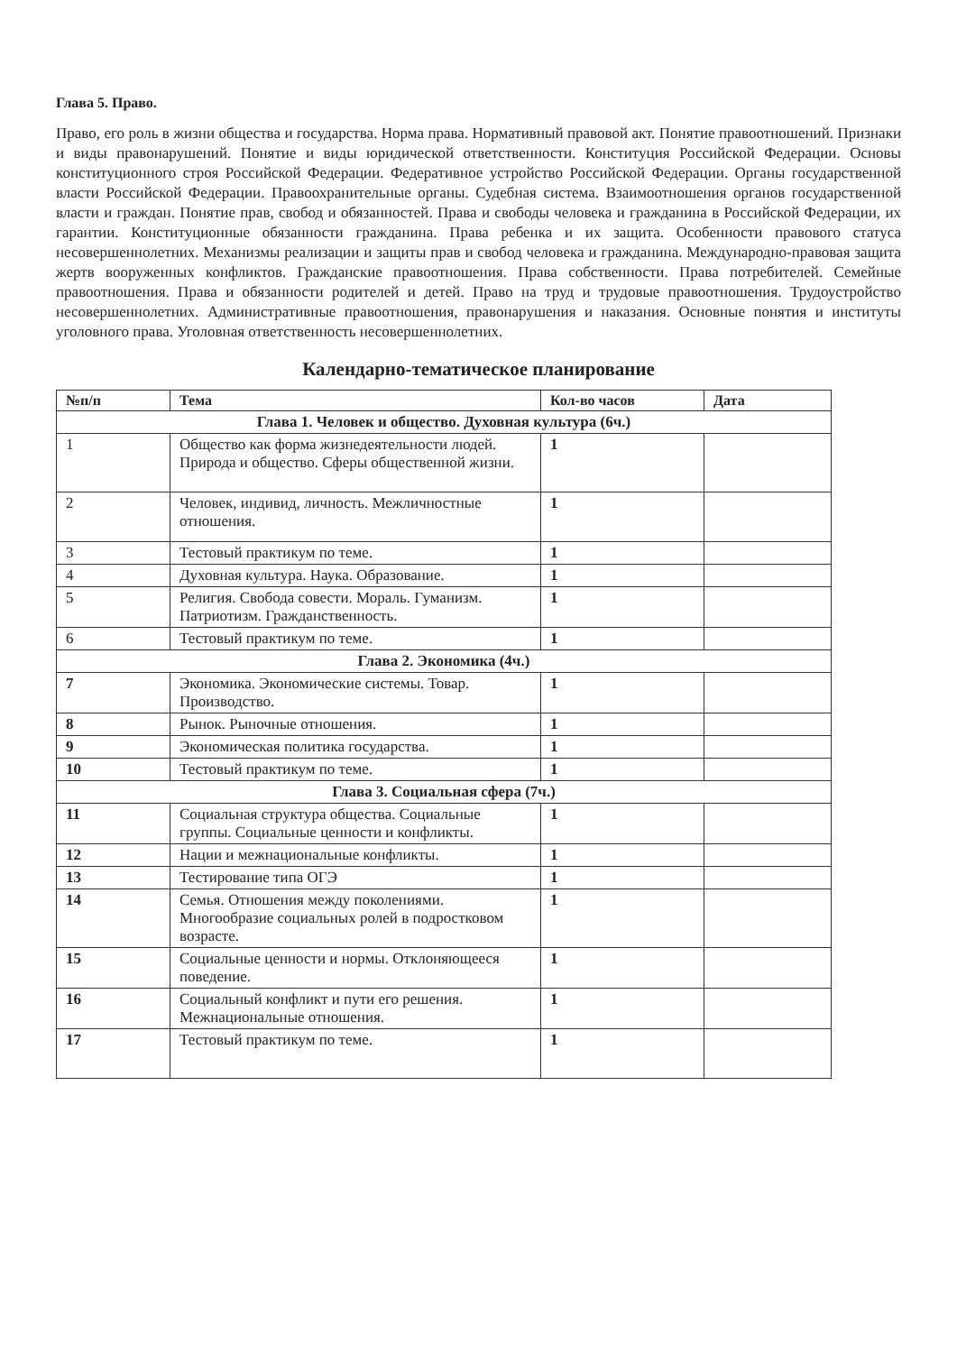Глава 5. Право.
Право, его роль в жизни общества и государства. Норма права. Нормативный правовой акт. Понятие правоотношений. Признаки и виды правонарушений. Понятие и виды юридической ответственности. Конституция Российской Федерации. Основы конституционного строя Российской Федерации. Федеративное устройство Российской Федерации. Органы государственной власти Российской Федерации. Правоохранительные органы. Судебная система. Взаимоотношения органов государственной власти и граждан. Понятие прав, свобод и обязанностей. Права и свободы человека и гражданина в Российской Федерации, их гарантии. Конституционные обязанности гражданина. Права ребенка и их защита. Особенности правового статуса несовершеннолетних. Механизмы реализации и защиты прав и свобод человека и гражданина. Международно-правовая защита жертв вооруженных конфликтов. Гражданские правоотношения. Права собственности. Права потребителей. Семейные правоотношения. Права и обязанности родителей и детей. Право на труд и трудовые правоотношения. Трудоустройство несовершеннолетних. Административные правоотношения, правонарушения и наказания. Основные понятия и институты уголовного права. Уголовная ответственность несовершеннолетних.
Календарно-тематическое планирование
| №п/п | Тема | Кол-во часов | Дата |
| --- | --- | --- | --- |
| Глава 1. Человек и общество. Духовная культура (6ч.) | | | |
| 1 | Общество как форма жизнедеятельности людей. Природа и общество. Сферы общественной жизни. | 1 | |
| 2 | Человек, индивид, личность. Межличностные отношения. | 1 | |
| 3 | Тестовый практикум по теме. | 1 | |
| 4 | Духовная культура. Наука. Образование. | 1 | |
| 5 | Религия. Свобода совести. Мораль. Гуманизм. Патриотизм. Гражданственность. | 1 | |
| 6 | Тестовый практикум по теме. | 1 | |
| Глава 2. Экономика (4ч.) | | | |
| 7 | Экономика. Экономические системы. Товар. Производство. | 1 | |
| 8 | Рынок. Рыночные отношения. | 1 | |
| 9 | Экономическая политика государства. | 1 | |
| 10 | Тестовый практикум по теме. | 1 | |
| Глава 3. Социальная сфера (7ч.) | | | |
| 11 | Социальная структура общества. Социальные группы. Социальные ценности и конфликты. | 1 | |
| 12 | Нации и межнациональные конфликты. | 1 | |
| 13 | Тестирование типа ОГЭ | 1 | |
| 14 | Семья. Отношения между поколениями. Многообразие социальных ролей в подростковом возрасте. | 1 | |
| 15 | Социальные ценности и нормы. Отклоняющееся поведение. | 1 | |
| 16 | Социальный конфликт и пути его решения. Межнациональные отношения. | 1 | |
| 17 | Тестовый практикум по теме. | 1 | |